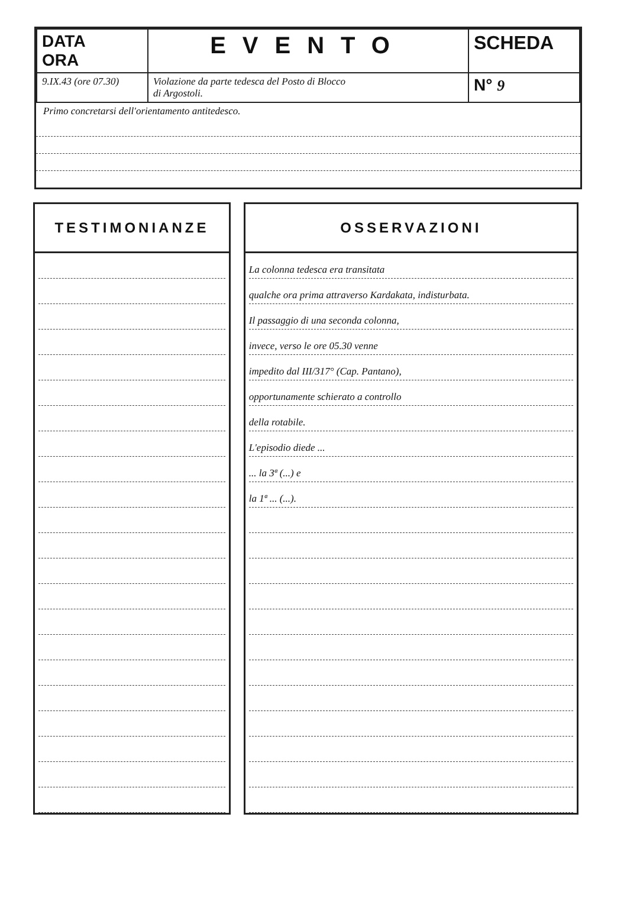| DATA ORA | EVENTO | SCHEDA |
| 9.IX.43 (ore 07.30) | Violazione da parte tedesca del Posto di Blocco di Argostoli. | N° 9 |
Primo concretarsi dell'orientamento antitedesco.
TESTIMONIANZE OSSERVAZIONI
La colonna tedesca era transitata
qualche ora prima attraverso Kardakata, indisturbata.
Il passaggio di una seconda colonna,
invece, verso le ore 05.30 venne
impedito dal III/317° (Cap. Pantano),
opportunamente schierato a controllo
della rotabile.
L'episodio diede ...
... la 3ª (...) e
la 1ª ... (...).